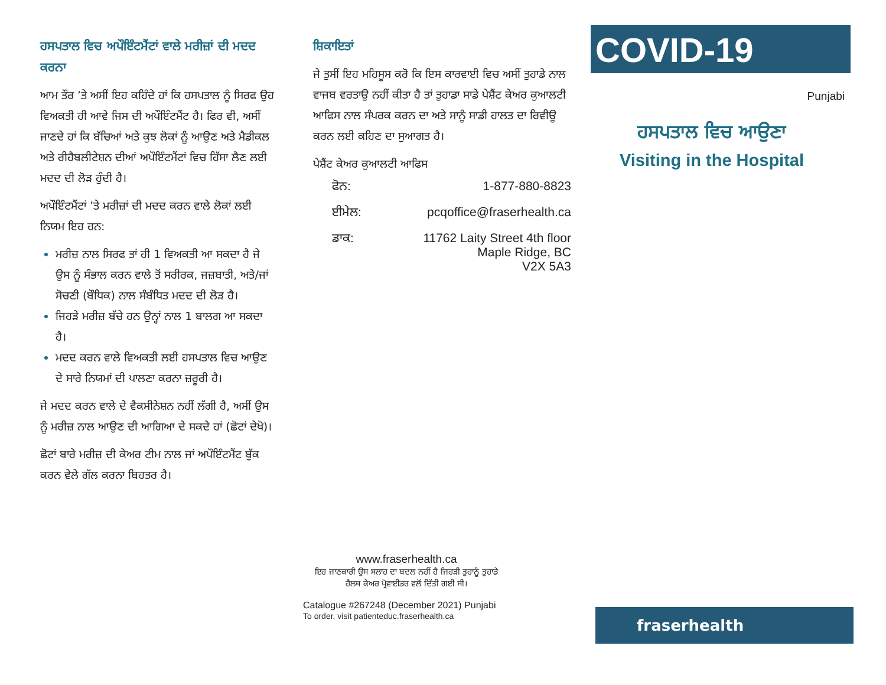ਹਸਪਤਾਲ ਵਿਚ ਅਪੌਇੰਟਮੈਂਟਾਂ ਵਾਲੇ ਮਰੀਜ਼ਾਂ ਦੀ ਮਦਦ ਕਰਨਾ
ਆਮ ਤੌਰ ’ਤੇ ਅਸੀਂ ਇਹ ਕਹਿੰਦੇ ਹਾਂ ਕਿ ਹਸਪਤਾਲ ਨੂੰ ਸਿਰਫ ਉਹ ਵਿਅਕਤੀ ਹੀ ਆਵੇ ਜਿਸ ਦੀ ਅਪੌਇੰਟਮੈਂਟ ਹੈ। ਫਿਰ ਵੀ, ਅਸੀਂ ਜਾਣਦੇ ਹਾਂ ਕਿ ਬੱਚਿਆਂ ਅਤੇ ਕੁਝ ਲੋਕਾਂ ਨੂੰ ਆਉਣ ਅਤੇ ਮੈਡੀਕਲ ਅਤੇ ਰੀਹੈਬਲੀਟੇਸ਼ਨ ਦੀਆਂ ਅਪੌਇੰਟਮੈਂਟਾਂ ਵਿਚ ਹਿੱਸਾ ਲੈਣ ਲਈ ਮਦਦ ਦੀ ਲੋੜ ਹੁੰਦੀ ਹੈ।
ਅਪੌਇੰਟਮੈਂਟਾਂ ’ਤੇ ਮਰੀਜ਼ਾਂ ਦੀ ਮਦਦ ਕਰਨ ਵਾਲੇ ਲੋਕਾਂ ਲਈ ਨਿਯਮ ਇਹ ਹਨ:
ਮਰੀਜ਼ ਨਾਲ ਸਿਰਫ ਤਾਂ ਹੀ 1 ਵਿਅਕਤੀ ਆ ਸਕਦਾ ਹੈ ਜੇ ਉਸ ਨੂੰ ਸੰਭਾਲ ਕਰਨ ਵਾਲੇ ਤੋਂ ਸਰੀਰਕ, ਜਜ਼ਬਾਤੀ, ਅਤੇ/ਜਾਂ ਸੋਚਣੀ (ਬੌਧਿਕ) ਨਾਲ ਸੰਬੰਧਿਤ ਮਦਦ ਦੀ ਲੋੜ ਹੈ।
ਜਿਹੜੇ ਮਰੀਜ਼ ਬੱਚੇ ਹਨ ਉਨ੍ਹਾਂ ਨਾਲ 1 ਬਾਲਗ ਆ ਸਕਦਾ ਹੈ।
ਮਦਦ ਕਰਨ ਵਾਲੇ ਵਿਅਕਤੀ ਲਈ ਹਸਪਤਾਲ ਵਿਚ ਆਉਣ ਦੇ ਸਾਰੇ ਨਿਯਮਾਂ ਦੀ ਪਾਲਣਾ ਕਰਨਾ ਜ਼ਰੂਰੀ ਹੈ।
ਜੇ ਮਦਦ ਕਰਨ ਵਾਲੇ ਦੇ ਵੈਕਸੀਨੇਸ਼ਨ ਨਹੀਂ ਲੱਗੀ ਹੈ, ਅਸੀਂ ਉਸ ਨੂੰ ਮਰੀਜ਼ ਨਾਲ ਆਉਣ ਦੀ ਆਗਿਆ ਦੇ ਸਕਦੇ ਹਾਂ (ਛੋਟਾਂ ਦੇਖੋ)।
ਛੋਟਾਂ ਬਾਰੇ ਮਰੀਜ਼ ਦੀ ਕੇਅਰ ਟੀਮ ਨਾਲ ਜਾਂ ਅਪੌਇੰਟਮੈਂਟ ਬੁੱਕ ਕਰਨ ਵੇਲੇ ਗੱਲ ਕਰਨਾ ਬਿਹਤਰ ਹੈ।
ਸ਼ਿਕਾਇਤਾਂ
ਜੇ ਤੁਸੀਂ ਇਹ ਮਹਿਸੂਸ ਕਰੋ ਕਿ ਇਸ ਕਾਰਵਾਈ ਵਿਚ ਅਸੀਂ ਤੁਹਾਡੇ ਨਾਲ ਵਾਜਬ ਵਰਤਾਉ ਨਹੀਂ ਕੀਤਾ ਹੈ ਤਾਂ ਤੁਹਾਡਾ ਸਾਡੇ ਪੇਸ਼ੈਂਟ ਕੇਅਰ ਕੁਆਲਟੀ ਆਫਿਸ ਨਾਲ ਸੰਪਰਕ ਕਰਨ ਦਾ ਅਤੇ ਸਾਨੂੰ ਸਾਡੀ ਹਾਲਤ ਦਾ ਰਿਵੀਊ ਕਰਨ ਲਈ ਕਹਿਣ ਦਾ ਸੁਆਗਤ ਹੈ।
ਪੇਸ਼ੈਂਟ ਕੇਅਰ ਕੁਆਲਟੀ ਆਫਿਸ
| ਫੋਨ: | 1-877-880-8823 |
| ਈਮੇਲ: | pcqoffice@fraserhealth.ca |
| ਡਾਕ: | 11762 Laity Street 4th floor Maple Ridge, BC V2X 5A3 |
www.fraserhealth.ca
ਇਹ ਜਾਣਕਾਰੀ ਉਸ ਸਲਾਹ ਦਾ ਬਦਲ ਨਹੀਂ ਹੈ ਜਿਹੜੀ ਤੁਹਾਨੂੰ ਤੁਹਾਡੇ
ਹੈਲਥ ਕੇਅਰ ਪ੍ਰੋਵਾਈਡਰ ਵਲੋਂ ਦਿੱਤੀ ਗਈ ਸੀ।
Catalogue #267248 (December 2021) Punjabi
To order, visit patienteduc.fraserhealth.ca
COVID-19
Punjabi
ਹਸਪਤਾਲ ਵਿਚ ਆਉਣਾ
Visiting in the Hospital
fraserhealth